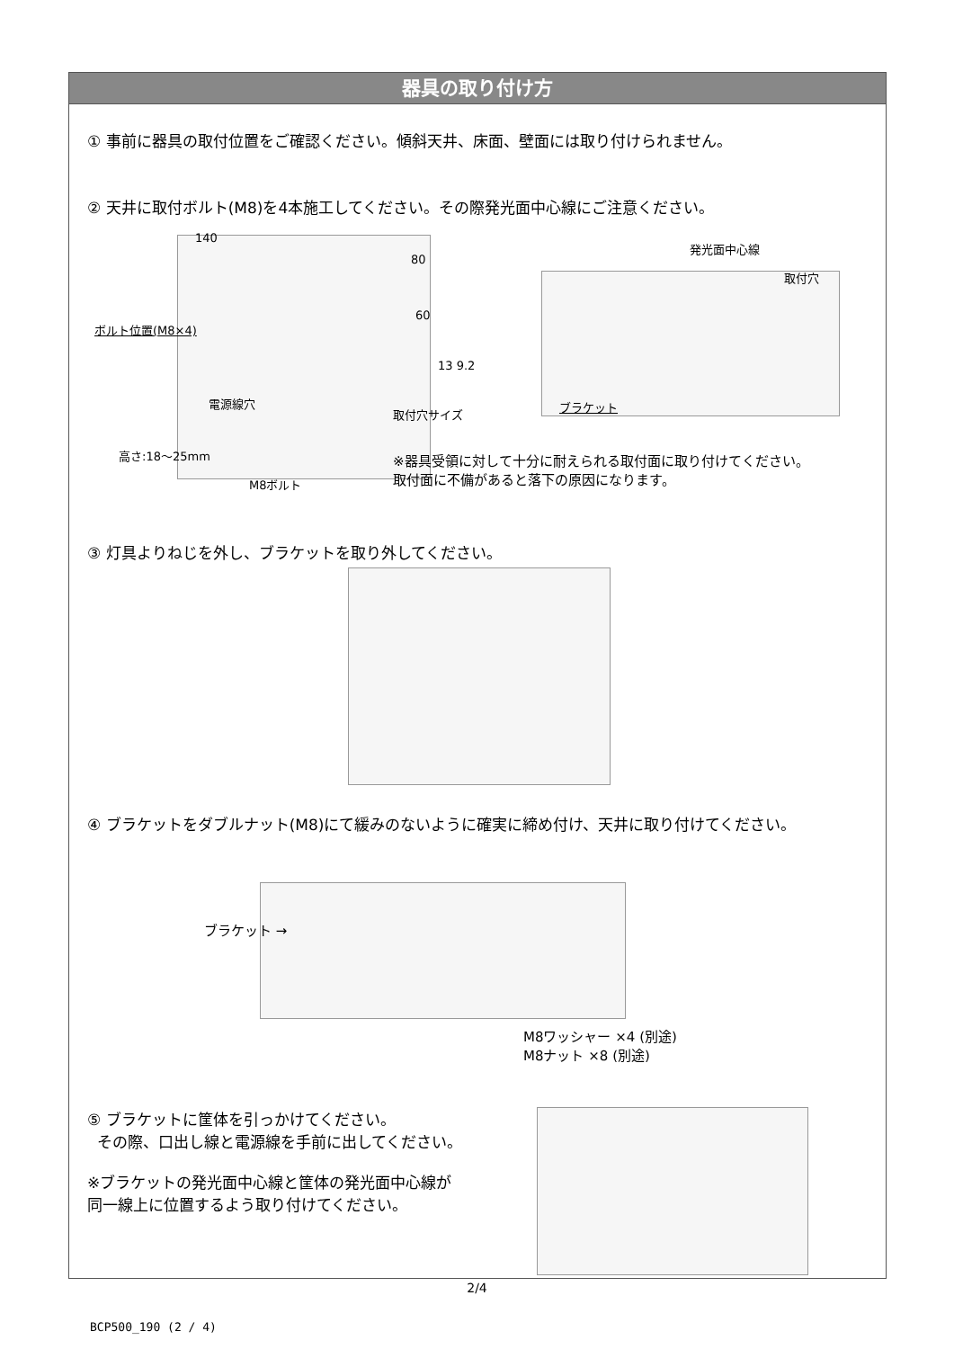器具の取り付け方
① 事前に器具の取付位置をご確認ください。傾斜天井、床面、壁面には取り付けられません。
② 天井に取付ボルト(M8)を4本施工してください。その際発光面中心線にご注意ください。
140
80
60
ボルト位置(M8×4)
電源線穴
高さ:18〜25mm
M8ボルト
13 9.2
取付穴サイズ
発光面中心線
取付穴
ブラケット
※器具受領に対して十分に耐えられる取付面に取り付けてください。
取付面に不備があると落下の原因になります。
③ 灯具よりねじを外し、ブラケットを取り外してください。
④ ブラケットをダブルナット(M8)にて緩みのないように確実に締め付け、天井に取り付けてください。
ブラケット →
M8ワッシャー ×4 (別途)
M8ナット ×8 (別途)
⑤ ブラケットに筐体を引っかけてください。
その際、口出し線と電源線を手前に出してください。
※ブラケットの発光面中心線と筐体の発光面中心線が
同一線上に位置するよう取り付けてください。
2/4
BCP500_190 (2 / 4)